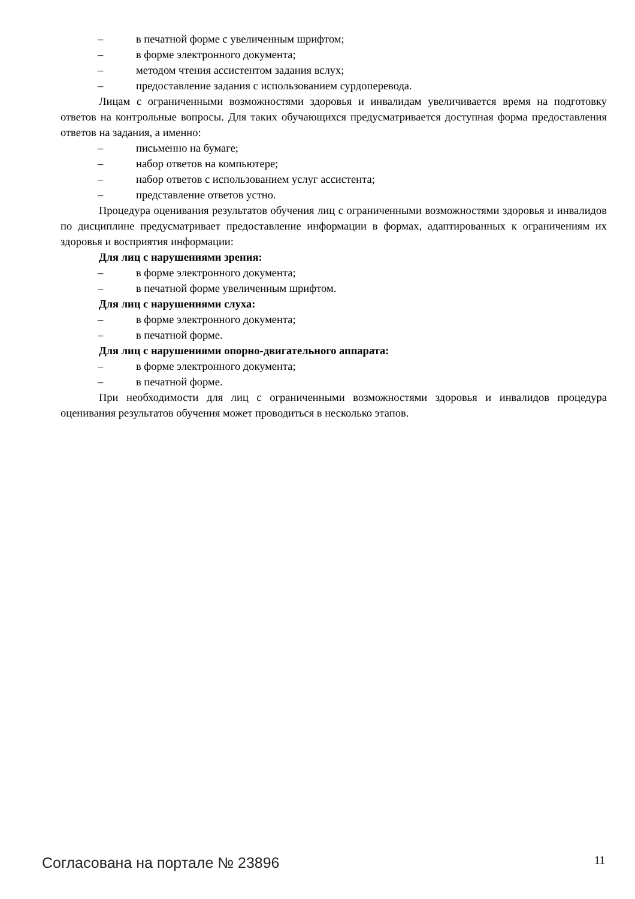– в печатной форме с увеличенным шрифтом;
– в форме электронного документа;
– методом чтения ассистентом задания вслух;
– предоставление задания с использованием сурдоперевода.
Лицам с ограниченными возможностями здоровья и инвалидам увеличивается время на подготовку ответов на контрольные вопросы. Для таких обучающихся предусматривается доступная форма предоставления ответов на задания, а именно:
– письменно на бумаге;
– набор ответов на компьютере;
– набор ответов с использованием услуг ассистента;
– представление ответов устно.
Процедура оценивания результатов обучения лиц с ограниченными возможностями здоровья и инвалидов по дисциплине предусматривает предоставление информации в формах, адаптированных к ограничениям их здоровья и восприятия информации:
Для лиц с нарушениями зрения:
– в форме электронного документа;
– в печатной форме увеличенным шрифтом.
Для лиц с нарушениями слуха:
– в форме электронного документа;
– в печатной форме.
Для лиц с нарушениями опорно-двигательного аппарата:
– в форме электронного документа;
– в печатной форме.
При необходимости для лиц с ограниченными возможностями здоровья и инвалидов процедура оценивания результатов обучения может проводиться в несколько этапов.
Согласована на портале № 23896 11